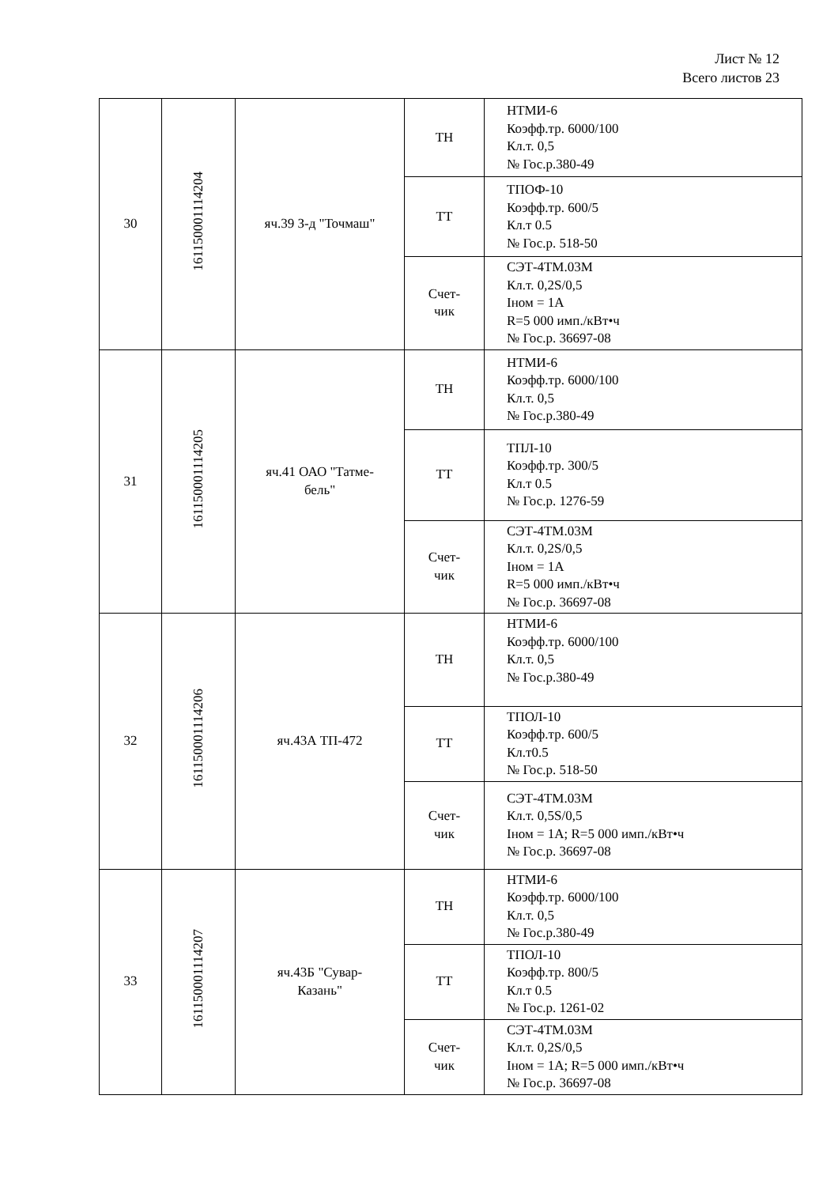Лист № 12
Всего листов 23
| 30 | 161150001114204 | яч.39 З-д "Точмаш" | ТН | НТМИ-6 Коэфф.тр. 6000/100 Кл.т. 0,5 № Гос.р.380-49 |
| | | | ТТ | ТПОФ-10 Коэфф.тр. 600/5 Кл.т 0.5 № Гос.р. 518-50 |
| | | | Счет- чик | СЭТ-4ТМ.03М Кл.т. 0,2S/0,5 Iном = 1А R=5 000 имп./кВт•ч № Гос.р. 36697-08 |
| 31 | 161150001114205 | яч.41 ОАО "Татме- бель" | ТН | НТМИ-6 Коэфф.тр. 6000/100 Кл.т. 0,5 № Гос.р.380-49 |
| | | | ТТ | ТПЛ-10 Коэфф.тр. 300/5 Кл.т 0.5 № Гос.р. 1276-59 |
| | | | Счет- чик | СЭТ-4ТМ.03М Кл.т. 0,2S/0,5 Iном = 1А R=5 000 имп./кВт•ч № Гос.р. 36697-08 |
| 32 | 161150001114206 | яч.43А ТП-472 | ТН | НТМИ-6 Коэфф.тр. 6000/100 Кл.т. 0,5 № Гос.р.380-49 |
| | | | ТТ | ТПОЛ-10 Коэфф.тр. 600/5 Кл.т0.5 № Гос.р. 518-50 |
| | | | Счет- чик | СЭТ-4ТМ.03М Кл.т. 0,5S/0,5 Iном = 1А; R=5 000 имп./кВт•ч № Гос.р. 36697-08 |
| 33 | 161150001114207 | яч.43Б "Сувар- Казань" | ТН | НТМИ-6 Коэфф.тр. 6000/100 Кл.т. 0,5 № Гос.р.380-49 |
| | | | ТТ | ТПОЛ-10 Коэфф.тр. 800/5 Кл.т 0.5 № Гос.р. 1261-02 |
| | | | Счет- чик | СЭТ-4ТМ.03М Кл.т. 0,2S/0,5 Iном = 1А; R=5 000 имп./кВт•ч № Гос.р. 36697-08 |